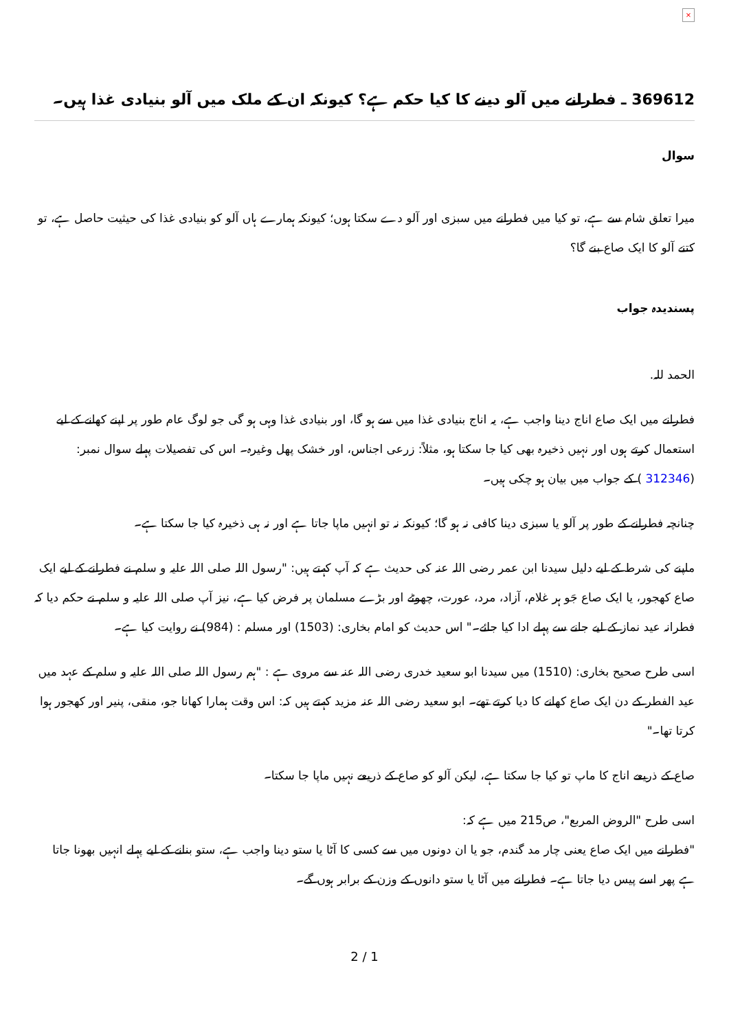×
369612 ـ فطرانے میں آلو دینے کا کیا حکم ہے؟ کیونکہ ان کے ملک میں آلو بنیادی غذا ہیں۔
سوال
میرا تعلق شام سے ہے، تو کیا میں فطرانے میں سبزی اور آلو دے سکتا ہوں؛ کیونکہ ہمارے ہاں آلو کو بنیادی غذا کی حیثیت حاصل ہے، تو کتنے آلو کا ایک صاع بنے گا؟
پسندیدہ جواب
الحمد للہ.
فطرانے میں ایک صاع اناج دینا واجب ہے، یہ اناج بنیادی غذا میں سے ہو گا، اور بنیادی غذا وہی ہو گی جو لوگ عام طور پر اپنے کھانے کے لیے استعمال کرتے ہوں اور نہیں ذخیرہ بھی کیا جا سکتا ہو، مثلاً: زرعی اجناس، اور خشک پھل وغیرہ۔ اس کی تفصیلات پہلے سوال نمبر: (312346 ) کے جواب میں بیان ہو چکی ہیں۔
چنانچہ فطرانے کے طور پر آلو یا سبزی دینا کافی نہ ہو گا؛ کیونکہ نہ تو انہیں ماپا جاتا ہے اور نہ ہی ذخیرہ کیا جا سکتا ہے۔
ماپنے کی شرط کے لیے دلیل سیدنا ابن عمر رضی اللہ عنہ کی حدیث ہے کہ آپ کہتے ہیں: "رسول اللہ صلی اللہ علیہ و سلم نے فطرانے کے لیے ایک صاع کھجور، یا ایک صاع جَو ہر غلام، آزاد، مرد، عورت، چھوٹے اور بڑے مسلمان پر فرض کیا ہے، نیز آپ صلی اللہ علیہ و سلم نے حکم دیا کہ فطرانہ عید نماز کے لیے جانے سے پہلے ادا کیا جائے۔" اس حدیث کو امام بخاری: (1503) اور مسلم : (984) نے روایت کیا ہے۔
اسی طرح صحیح بخاری: (1510) میں سیدنا ابو سعید خدری رضی اللہ عنہ سے مروی ہے : "ہم رسول اللہ صلی اللہ علیہ و سلم کے عہد میں عید الفطر کے دن ایک صاع کھانے کا دیا کرتے تھے۔ ابو سعید رضی اللہ عنہ مزید کہتے ہیں کہ: اس وقت ہمارا کھانا جو، منقی، پنیر اور کھجور ہوا کرتا تھا۔"
صاع کے ذریعے اناج کا ماپ تو کیا جا سکتا ہے، لیکن آلو کو صاع کے ذریعے نہیں ماپا جا سکتا۔
اسی طرح "الروض المربع"، ص215 میں ہے کہ:
"فطرانے میں ایک صاع یعنی چار مد گندم، جو یا ان دونوں میں سے کسی کا آٹا یا ستو دینا واجب ہے، ستو بنانے کے لیے پہلے انہیں بھونا جاتا ہے پھر اسے پیس دیا جاتا ہے۔ فطرانے میں آٹا یا ستو دانوں کے وزن کے برابر ہوں گے۔
2 / 1